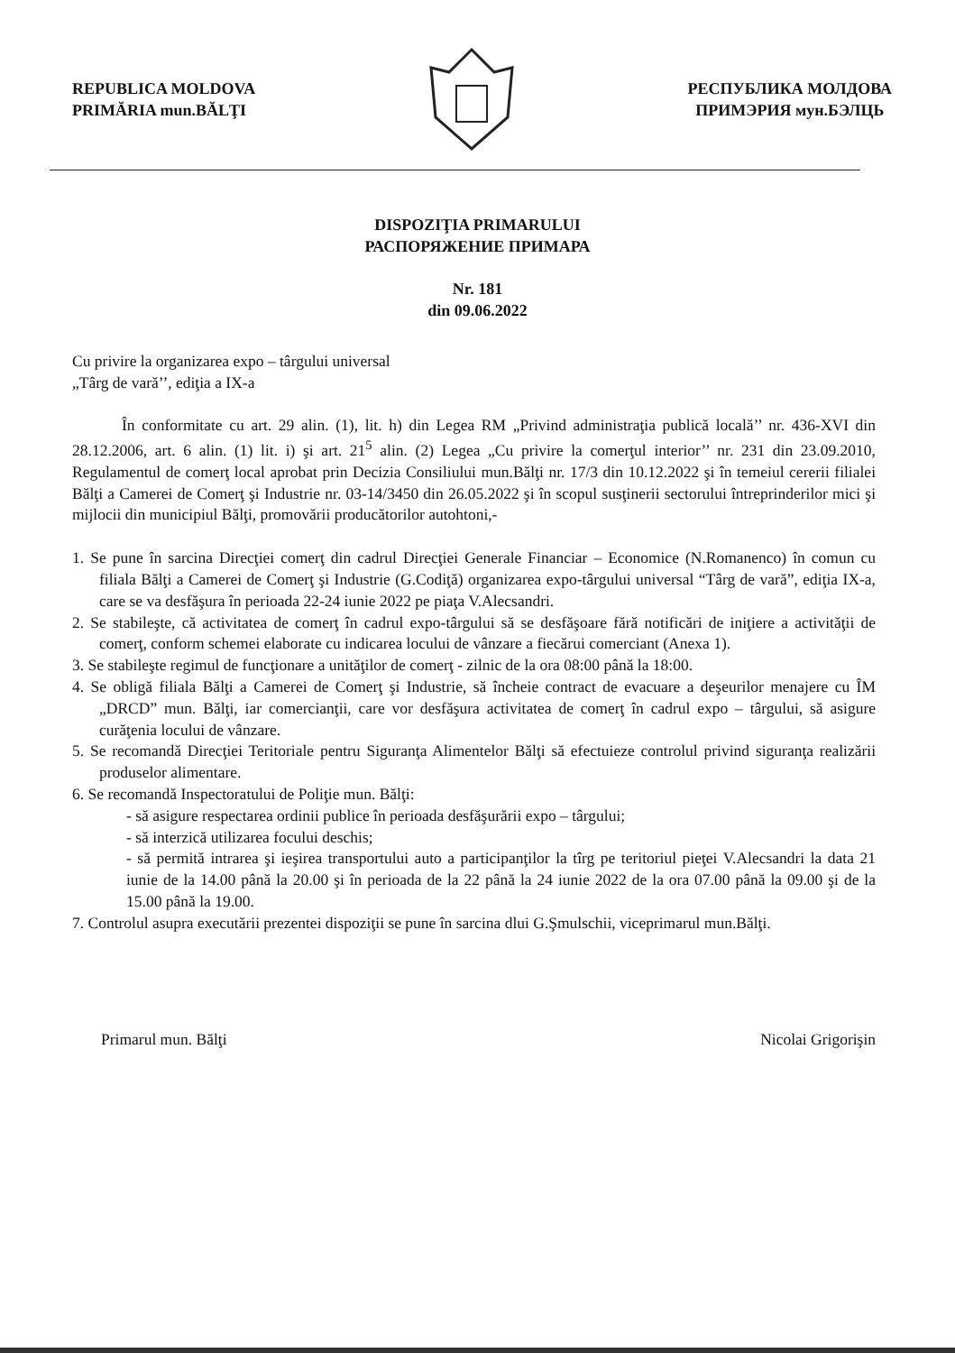REPUBLICA MOLDOVA
PRIMĂRIA mun.BĂLŢI
РЕСПУБЛИКА МОЛДОВА
ПРИМЭРИЯ мун.БЭЛЦЬ
DISPOZIŢIA PRIMARULUI
РАСПОРЯЖЕНИЕ ПРИМАРА
Nr. 181
din 09.06.2022
Cu privire la organizarea expo – târgului universal
„Târg de vară’’, ediţia a IX-a
În conformitate cu art. 29 alin. (1), lit. h) din Legea RM „Privind administraţia publică locală’’ nr. 436-XVI din 28.12.2006, art. 6 alin. (1) lit. i) şi art. 21<sup>5</sup> alin. (2) Legea „Cu privire la comerţul interior’’ nr. 231 din 23.09.2010, Regulamentul de comerţ local aprobat prin Decizia Consiliului mun.Bălţi nr. 17/3 din 10.12.2022 şi în temeiul cererii filialei Bălţi a Camerei de Comerţ şi Industrie nr. 03-14/3450 din 26.05.2022 şi în scopul susţinerii sectorului întreprinderilor mici şi mijlocii din municipiul Bălţi, promovării producătorilor autohtoni,-
1. Se pune în sarcina Direcţiei comerţ din cadrul Direcţiei Generale Financiar – Economice (N.Romanenco) în comun cu filiala Bălţi a Camerei de Comerţ şi Industrie (G.Codiţă) organizarea expo-târgului universal “Târg de vară”, ediţia IX-a, care se va desfăşura în perioada 22-24 iunie 2022 pe piaţa V.Alecsandri.
2. Se stabileşte, că activitatea de comerţ în cadrul expo-târgului să se desfăşoare fără notificări de iniţiere a activităţii de comerţ, conform schemei elaborate cu indicarea locului de vânzare a fiecărui comerciant (Anexa 1).
3. Se stabileşte regimul de funcţionare a unităţilor de comerţ - zilnic de la ora 08:00 până la 18:00.
4. Se obligă filiala Bălţi a Camerei de Comerţ şi Industrie, să încheie contract de evacuare a deşeurilor menajere cu ÎM „DRCD” mun. Bălţi, iar comercianţii, care vor desfăşura activitatea de comerţ în cadrul expo – târgului, să asigure curăţenia locului de vânzare.
5. Se recomandă Direcţiei Teritoriale pentru Siguranţa Alimentelor Bălţi să efectuieze controlul privind siguranţa realizării produselor alimentare.
6. Se recomandă Inspectoratului de Poliţie mun. Bălţi:
- să asigure respectarea ordinii publice în perioada desfăşurării expo – târgului;
- să interzică utilizarea focului deschis;
- să permită intrarea şi ieşirea transportului auto a participanţilor la tîrg pe teritoriul pieţei V.Alecsandri la data 21 iunie de la 14.00 până la 20.00 şi în perioada de la 22 până la 24 iunie 2022 de la ora 07.00 până la 09.00 şi de la 15.00 până la 19.00.
7. Controlul asupra executării prezentei dispoziţii se pune în sarcina dlui G.Şmulschii, viceprimarul mun.Bălţi.
Primarul mun. Bălţi Nicolai Grigorişin